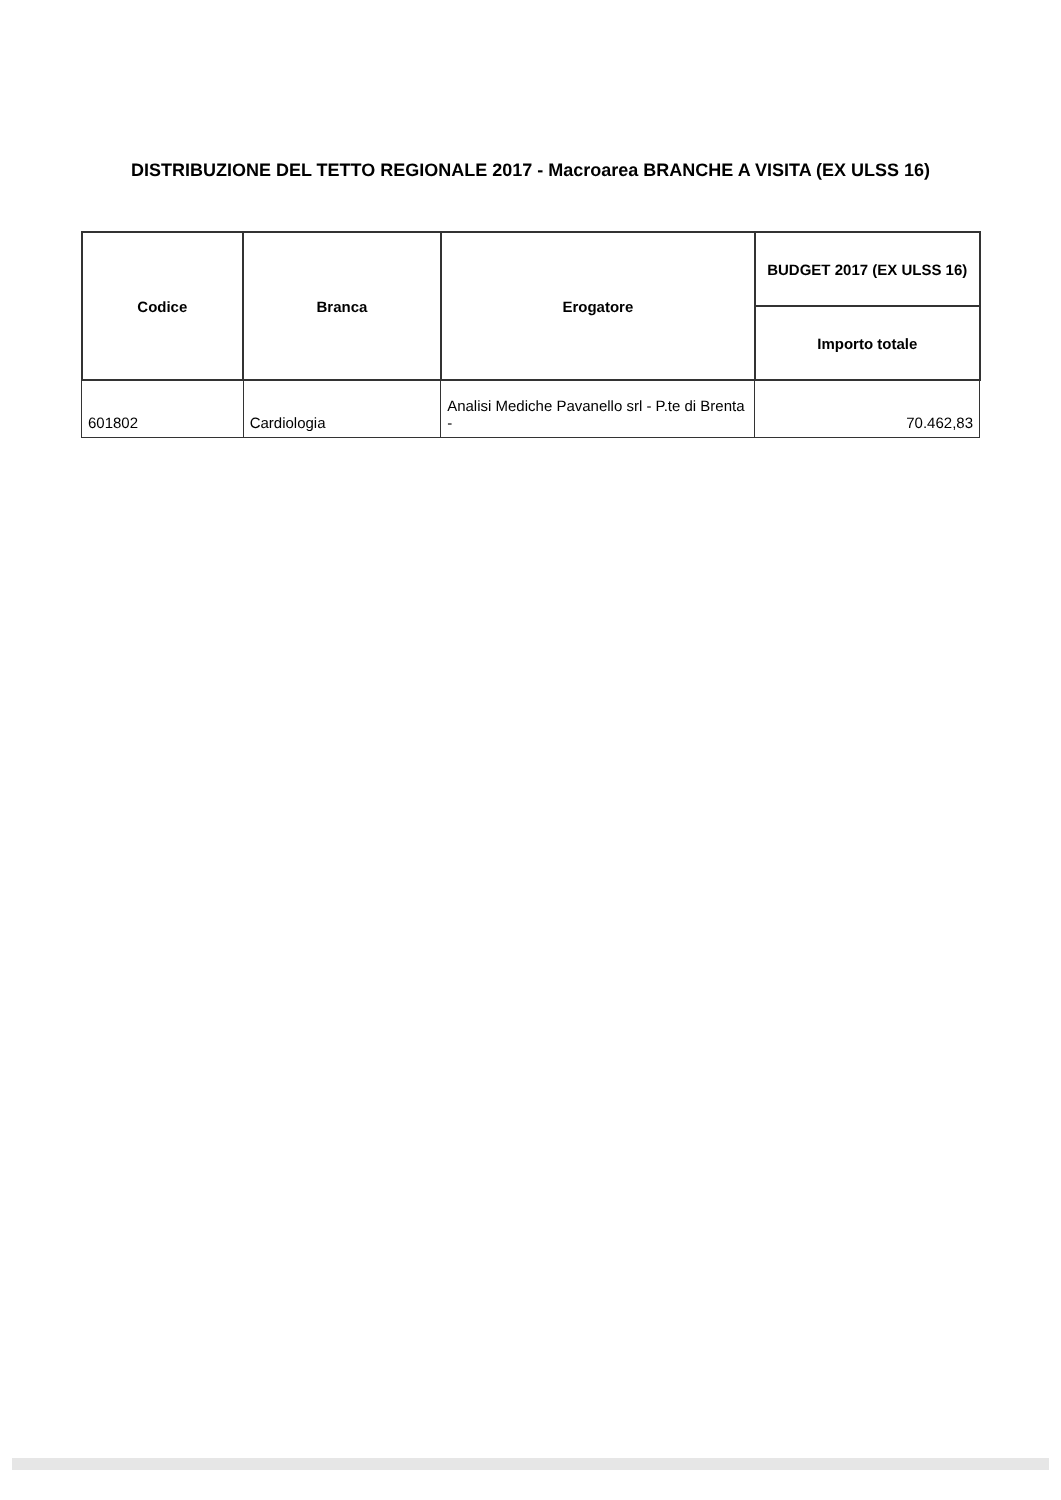DISTRIBUZIONE DEL TETTO REGIONALE 2017 - Macroarea BRANCHE A VISITA (EX ULSS 16)
| Codice | Branca | Erogatore | BUDGET 2017 (EX ULSS 16) |
| --- | --- | --- | --- |
| | | | Importo totale |
| 601802 | Cardiologia | Analisi Mediche Pavanello srl - P.te di Brenta - | 70.462,83 |